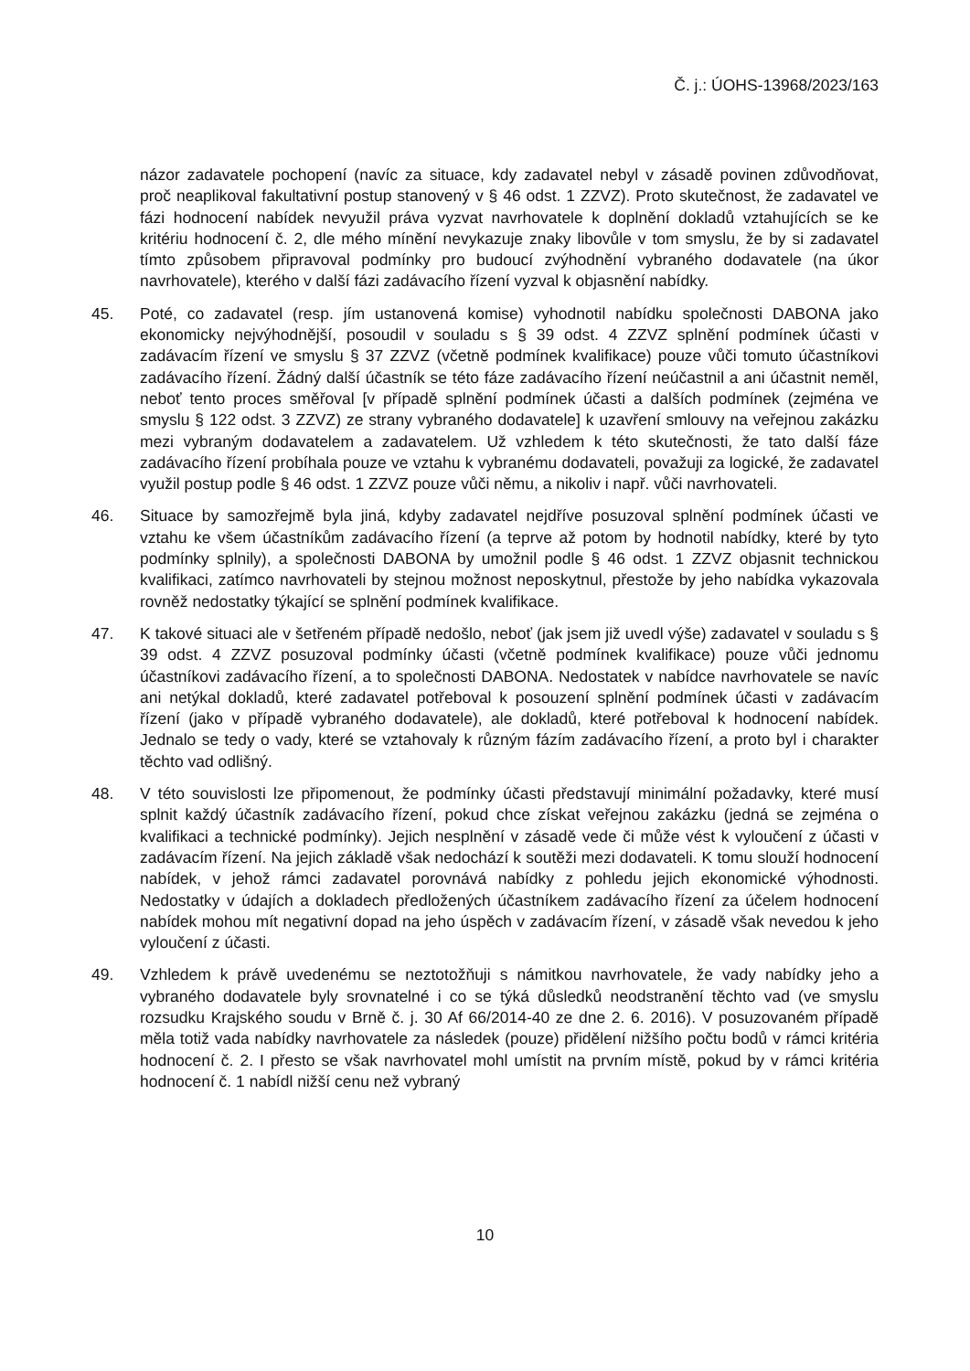Č. j.: ÚOHS-13968/2023/163
názor zadavatele pochopení (navíc za situace, kdy zadavatel nebyl v zásadě povinen zdůvodňovat, proč neaplikoval fakultativní postup stanovený v § 46 odst. 1 ZZVZ). Proto skutečnost, že zadavatel ve fázi hodnocení nabídek nevyužil práva vyzvat navrhovatele k doplnění dokladů vztahujících se ke kritériu hodnocení č. 2, dle mého mínění nevykazuje znaky libovůle v tom smyslu, že by si zadavatel tímto způsobem připravoval podmínky pro budoucí zvýhodnění vybraného dodavatele (na úkor navrhovatele), kterého v další fázi zadávacího řízení vyzval k objasnění nabídky.
45. Poté, co zadavatel (resp. jím ustanovená komise) vyhodnotil nabídku společnosti DABONA jako ekonomicky nejvýhodnější, posoudil v souladu s § 39 odst. 4 ZZVZ splnění podmínek účasti v zadávacím řízení ve smyslu § 37 ZZVZ (včetně podmínek kvalifikace) pouze vůči tomuto účastníkovi zadávacího řízení. Žádný další účastník se této fáze zadávacího řízení neúčastnil a ani účastnit neměl, neboť tento proces směřoval [v případě splnění podmínek účasti a dalších podmínek (zejména ve smyslu § 122 odst. 3 ZZVZ) ze strany vybraného dodavatele] k uzavření smlouvy na veřejnou zakázku mezi vybraným dodavatelem a zadavatelem. Už vzhledem k této skutečnosti, že tato další fáze zadávacího řízení probíhala pouze ve vztahu k vybranému dodavateli, považuji za logické, že zadavatel využil postup podle § 46 odst. 1 ZZVZ pouze vůči němu, a nikoliv i např. vůči navrhovateli.
46. Situace by samozřejmě byla jiná, kdyby zadavatel nejdříve posuzoval splnění podmínek účasti ve vztahu ke všem účastníkům zadávacího řízení (a teprve až potom by hodnotil nabídky, které by tyto podmínky splnily), a společnosti DABONA by umožnil podle § 46 odst. 1 ZZVZ objasnit technickou kvalifikaci, zatímco navrhovateli by stejnou možnost neposkytnul, přestože by jeho nabídka vykazovala rovněž nedostatky týkající se splnění podmínek kvalifikace.
47. K takové situaci ale v šetřeném případě nedošlo, neboť (jak jsem již uvedl výše) zadavatel v souladu s § 39 odst. 4 ZZVZ posuzoval podmínky účasti (včetně podmínek kvalifikace) pouze vůči jednomu účastníkovi zadávacího řízení, a to společnosti DABONA. Nedostatek v nabídce navrhovatele se navíc ani netýkal dokladů, které zadavatel potřeboval k posouzení splnění podmínek účasti v zadávacím řízení (jako v případě vybraného dodavatele), ale dokladů, které potřeboval k hodnocení nabídek. Jednalo se tedy o vady, které se vztahovaly k různým fázím zadávacího řízení, a proto byl i charakter těchto vad odlišný.
48. V této souvislosti lze připomenout, že podmínky účasti představují minimální požadavky, které musí splnit každý účastník zadávacího řízení, pokud chce získat veřejnou zakázku (jedná se zejména o kvalifikaci a technické podmínky). Jejich nesplnění v zásadě vede či může vést k vyloučení z účasti v zadávacím řízení. Na jejich základě však nedochází k soutěži mezi dodavateli. K tomu slouží hodnocení nabídek, v jehož rámci zadavatel porovnává nabídky z pohledu jejich ekonomické výhodnosti. Nedostatky v údajích a dokladech předložených účastníkem zadávacího řízení za účelem hodnocení nabídek mohou mít negativní dopad na jeho úspěch v zadávacím řízení, v zásadě však nevedou k jeho vyloučení z účasti.
49. Vzhledem k právě uvedenému se neztotožňuji s námitkou navrhovatele, že vady nabídky jeho a vybraného dodavatele byly srovnatelné i co se týká důsledků neodstranění těchto vad (ve smyslu rozsudku Krajského soudu v Brně č. j. 30 Af 66/2014-40 ze dne 2. 6. 2016). V posuzovaném případě měla totiž vada nabídky navrhovatele za následek (pouze) přidělení nižšího počtu bodů v rámci kritéria hodnocení č. 2. I přesto se však navrhovatel mohl umístit na prvním místě, pokud by v rámci kritéria hodnocení č. 1 nabídl nižší cenu než vybraný
10